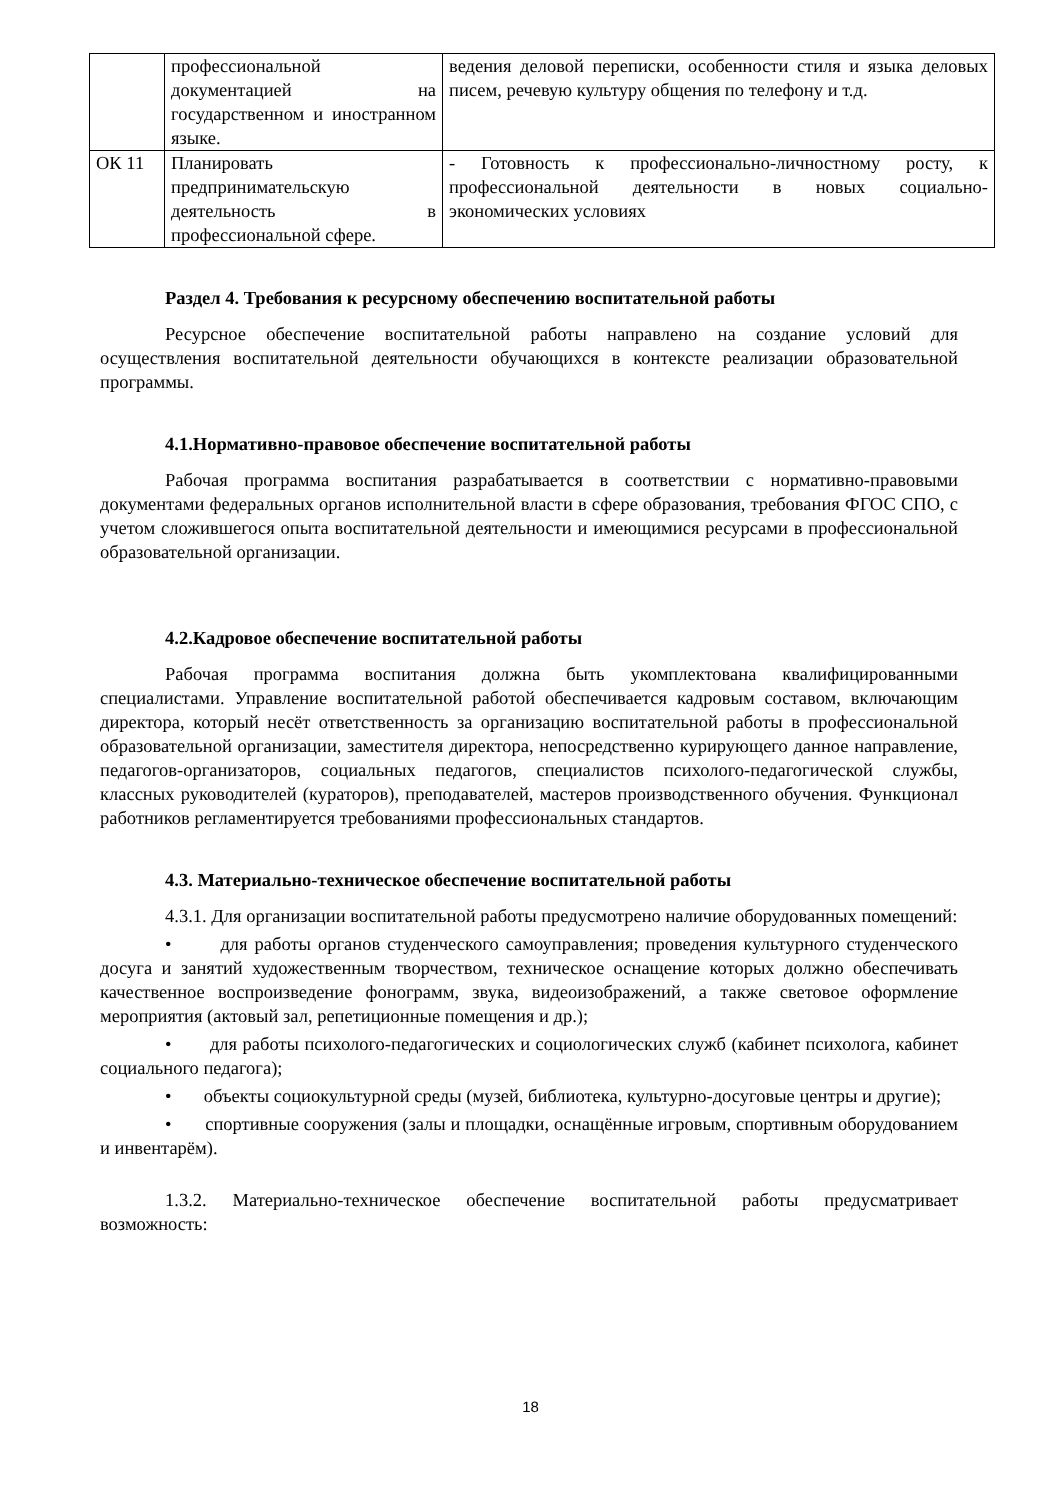| | профессиональной документацией на государственном и иностранном языке. | ведения деловой переписки, особенности стиля и языка деловых писем, речевую культуру общения по телефону и т.д. |
| ОК 11 | Планировать предпринимательскую деятельность в профессиональной сфере. | - Готовность к профессионально-личностному росту, к профессиональной деятельности в новых социально-экономических условиях |
Раздел 4. Требования к ресурсному обеспечению воспитательной работы
Ресурсное обеспечение воспитательной работы направлено на создание условий для осуществления воспитательной деятельности обучающихся в контексте реализации образовательной программы.
4.1.Нормативно-правовое обеспечение воспитательной работы
Рабочая программа воспитания разрабатывается в соответствии с нормативно-правовыми документами федеральных органов исполнительной власти в сфере образования, требования ФГОС СПО, с учетом сложившегося опыта воспитательной деятельности и имеющимися ресурсами в профессиональной образовательной организации.
4.2.Кадровое обеспечение воспитательной работы
Рабочая программа воспитания должна быть укомплектована квалифицированными специалистами. Управление воспитательной работой обеспечивается кадровым составом, включающим директора, который несёт ответственность за организацию воспитательной работы в профессиональной образовательной организации, заместителя директора, непосредственно курирующего данное направление, педагогов-организаторов, социальных педагогов, специалистов психолого-педагогической службы, классных руководителей (кураторов), преподавателей, мастеров производственного обучения. Функционал работников регламентируется требованиями профессиональных стандартов.
4.3. Материально-техническое обеспечение воспитательной работы
4.3.1. Для организации воспитательной работы предусмотрено наличие оборудованных помещений:
• для работы органов студенческого самоуправления; проведения культурного студенческого досуга и занятий художественным творчеством, техническое оснащение которых должно обеспечивать качественное воспроизведение фонограмм, звука, видеоизображений, а также световое оформление мероприятия (актовый зал, репетиционные помещения и др.);
• для работы психолого-педагогических и социологических служб (кабинет психолога, кабинет социального педагога);
• объекты социокультурной среды (музей, библиотека, культурно-досуговые центры и другие);
• спортивные сооружения (залы и площадки, оснащённые игровым, спортивным оборудованием и инвентарём).
1.3.2. Материально-техническое обеспечение воспитательной работы предусматривает возможность:
18